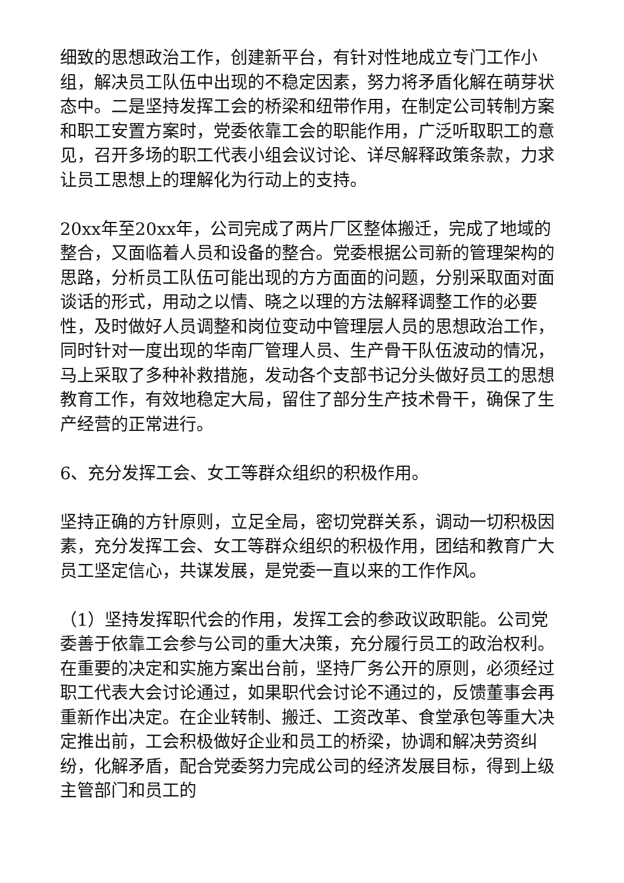细致的思想政治工作，创建新平台，有针对性地成立专门工作小组，解决员工队伍中出现的不稳定因素，努力将矛盾化解在萌芽状态中。二是坚持发挥工会的桥梁和纽带作用，在制定公司转制方案和职工安置方案时，党委依靠工会的职能作用，广泛听取职工的意见，召开多场的职工代表小组会议讨论、详尽解释政策条款，力求让员工思想上的理解化为行动上的支持。
20xx年至20xx年，公司完成了两片厂区整体搬迁，完成了地域的整合，又面临着人员和设备的整合。党委根据公司新的管理架构的思路，分析员工队伍可能出现的方方面面的问题，分别采取面对面谈话的形式，用动之以情、晓之以理的方法解释调整工作的必要性，及时做好人员调整和岗位变动中管理层人员的思想政治工作，同时针对一度出现的华南厂管理人员、生产骨干队伍波动的情况，马上采取了多种补救措施，发动各个支部书记分头做好员工的思想教育工作，有效地稳定大局，留住了部分生产技术骨干，确保了生产经营的正常进行。
6、充分发挥工会、女工等群众组织的积极作用。
坚持正确的方针原则，立足全局，密切党群关系，调动一切积极因素，充分发挥工会、女工等群众组织的积极作用，团结和教育广大员工坚定信心，共谋发展，是党委一直以来的工作作风。
（1）坚持发挥职代会的作用，发挥工会的参政议政职能。公司党委善于依靠工会参与公司的重大决策，充分履行员工的政治权利。在重要的决定和实施方案出台前，坚持厂务公开的原则，必须经过职工代表大会讨论通过，如果职代会讨论不通过的，反馈董事会再重新作出决定。在企业转制、搬迁、工资改革、食堂承包等重大决定推出前，工会积极做好企业和员工的桥梁，协调和解决劳资纠纷，化解矛盾，配合党委努力完成公司的经济发展目标，得到上级主管部门和员工的